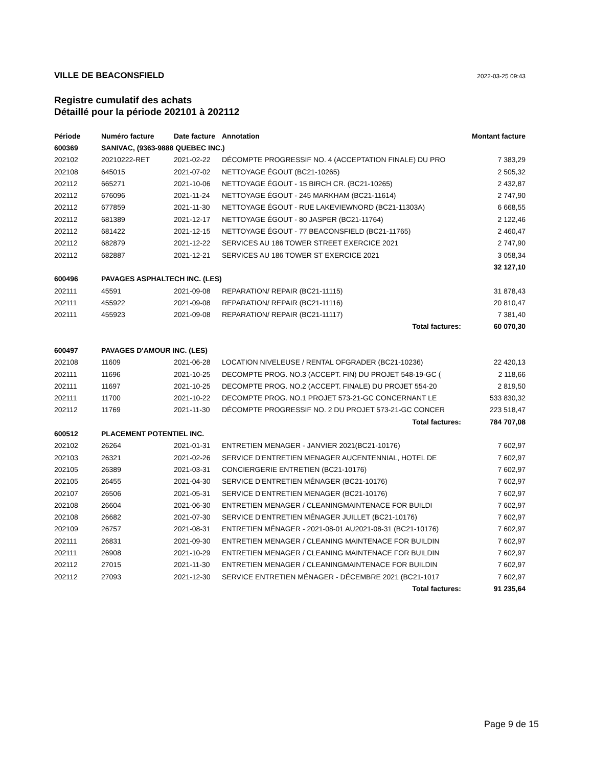VILLE DE BEACONSFIELD 2022-03-25 09:43
Registre cumulatif des achats
Détaillé pour la période 202101 à 202112
| Période | Numéro facture | Date facture | Annotation | Montant facture |
| --- | --- | --- | --- | --- |
| 600369 | SANIVAC, (9363-9888 QUEBEC INC.) | | | |
| 202102 | 20210222-RET | 2021-02-22 | DÉCOMPTE PROGRESSIF NO. 4 (ACCEPTATION FINALE) DU PRO | 7 383,29 |
| 202108 | 645015 | 2021-07-02 | NETTOYAGE ÉGOUT (BC21-10265) | 2 505,32 |
| 202112 | 665271 | 2021-10-06 | NETTOYAGE ÉGOUT - 15 BIRCH CR. (BC21-10265) | 2 432,87 |
| 202112 | 676096 | 2021-11-24 | NETTOYAGE ÉGOUT - 245 MARKHAM (BC21-11614) | 2 747,90 |
| 202112 | 677859 | 2021-11-30 | NETTOYAGE ÉGOUT - RUE LAKEVIEWNORD (BC21-11303A) | 6 668,55 |
| 202112 | 681389 | 2021-12-17 | NETTOYAGE ÉGOUT - 80 JASPER (BC21-11764) | 2 122,46 |
| 202112 | 681422 | 2021-12-15 | NETTOYAGE ÉGOUT - 77 BEACONSFIELD (BC21-11765) | 2 460,47 |
| 202112 | 682879 | 2021-12-22 | SERVICES AU 186 TOWER STREET EXERCICE 2021 | 2 747,90 |
| 202112 | 682887 | 2021-12-21 | SERVICES AU 186 TOWER ST EXERCICE 2021 | 3 058,34 |
| | | | | 32 127,10 |
| 600496 | PAVAGES ASPHALTECH INC. (LES) | | | |
| 202111 | 45591 | 2021-09-08 | REPARATION/ REPAIR (BC21-11115) | 31 878,43 |
| 202111 | 455922 | 2021-09-08 | REPARATION/ REPAIR (BC21-11116) | 20 810,47 |
| 202111 | 455923 | 2021-09-08 | REPARATION/ REPAIR (BC21-11117) | 7 381,40 |
| | | | Total factures: | 60 070,30 |
| 600497 | PAVAGES D'AMOUR INC. (LES) | | | |
| 202108 | 11609 | 2021-06-28 | LOCATION NIVELEUSE / RENTAL OFGRADER (BC21-10236) | 22 420,13 |
| 202111 | 11696 | 2021-10-25 | DECOMPTE PROG. NO.3 (ACCEPT. FIN) DU PROJET 548-19-GC ( | 2 118,66 |
| 202111 | 11697 | 2021-10-25 | DECOMPTE PROG. NO.2 (ACCEPT. FINALE) DU PROJET 554-20 | 2 819,50 |
| 202111 | 11700 | 2021-10-22 | DECOMPTE PROG. NO.1 PROJET 573-21-GC CONCERNANT LE | 533 830,32 |
| 202112 | 11769 | 2021-11-30 | DÉCOMPTE PROGRESSIF NO. 2 DU PROJET 573-21-GC CONCER | 223 518,47 |
| | | | Total factures: | 784 707,08 |
| 600512 | PLACEMENT POTENTIEL INC. | | | |
| 202102 | 26264 | 2021-01-31 | ENTRETIEN MENAGER - JANVIER 2021(BC21-10176) | 7 602,97 |
| 202103 | 26321 | 2021-02-26 | SERVICE D'ENTRETIEN MENAGER AUCENTENNIAL, HOTEL DE | 7 602,97 |
| 202105 | 26389 | 2021-03-31 | CONCIERGERIE ENTRETIEN (BC21-10176) | 7 602,97 |
| 202105 | 26455 | 2021-04-30 | SERVICE D'ENTRETIEN MÉNAGER (BC21-10176) | 7 602,97 |
| 202107 | 26506 | 2021-05-31 | SERVICE D'ENTRETIEN MENAGER (BC21-10176) | 7 602,97 |
| 202108 | 26604 | 2021-06-30 | ENTRETIEN MENAGER / CLEANINGMAINTENACE FOR BUILDI | 7 602,97 |
| 202108 | 26682 | 2021-07-30 | SERVICE D'ENTRETIEN MÉNAGER JUILLET (BC21-10176) | 7 602,97 |
| 202109 | 26757 | 2021-08-31 | ENTRETIEN MÉNAGER - 2021-08-01 AU2021-08-31 (BC21-10176) | 7 602,97 |
| 202111 | 26831 | 2021-09-30 | ENTRETIEN MENAGER / CLEANING MAINTENACE FOR BUILDIN | 7 602,97 |
| 202111 | 26908 | 2021-10-29 | ENTRETIEN MENAGER / CLEANING MAINTENACE FOR BUILDIN | 7 602,97 |
| 202112 | 27015 | 2021-11-30 | ENTRETIEN MENAGER / CLEANINGMAINTENACE FOR BUILDIN | 7 602,97 |
| 202112 | 27093 | 2021-12-30 | SERVICE ENTRETIEN MÉNAGER - DÉCEMBRE 2021 (BC21-1017 | 7 602,97 |
| | | | Total factures: | 91 235,64 |
Page 9 de 15